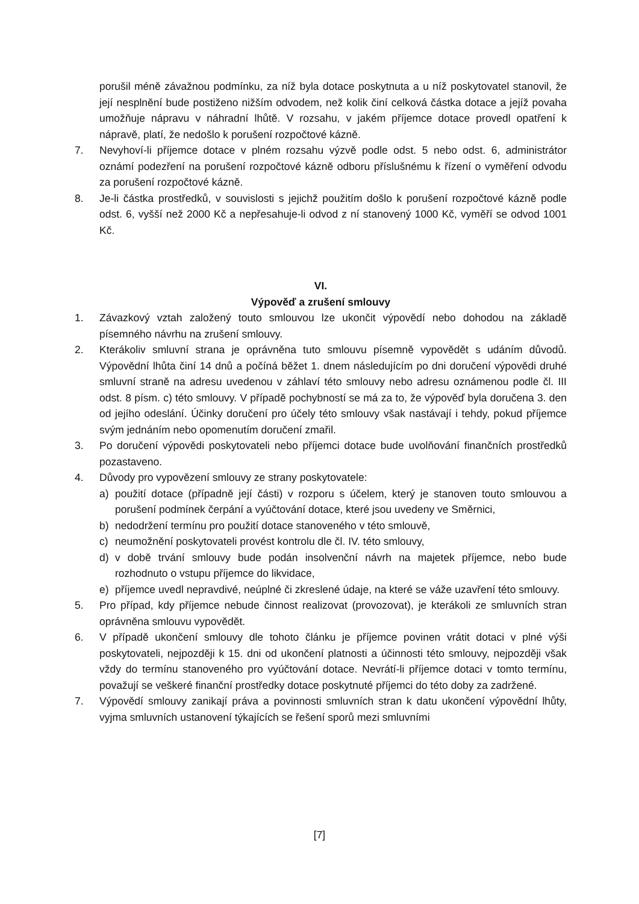porušil méně závažnou podmínku, za níž byla dotace poskytnuta a u níž poskytovatel stanovil, že její nesplnění bude postiženo nižším odvodem, než kolik činí celková částka dotace a jejíž povaha umožňuje nápravu v náhradní lhůtě. V rozsahu, v jakém příjemce dotace provedl opatření k nápravě, platí, že nedošlo k porušení rozpočtové kázně.
7. Nevyhoví-li příjemce dotace v plném rozsahu výzvě podle odst. 5 nebo odst. 6, administrátor oznámí podezření na porušení rozpočtové kázně odboru příslušnému k řízení o vyměření odvodu za porušení rozpočtové kázně.
8. Je-li částka prostředků, v souvislosti s jejichž použitím došlo k porušení rozpočtové kázně podle odst. 6, vyšší než 2000 Kč a nepřesahuje-li odvod z ní stanovený 1000 Kč, vyměří se odvod 1001 Kč.
VI.
Výpověď a zrušení smlouvy
1. Závazkový vztah založený touto smlouvou lze ukončit výpovědí nebo dohodou na základě písemného návrhu na zrušení smlouvy.
2. Kterákoliv smluvní strana je oprávněna tuto smlouvu písemně vypovědět s udáním důvodů. Výpovědní lhůta činí 14 dnů a počíná běžet 1. dnem následujícím po dni doručení výpovědi druhé smluvní straně na adresu uvedenou v záhlaví této smlouvy nebo adresu oznámenou podle čl. III odst. 8 písm. c) této smlouvy. V případě pochybností se má za to, že výpověď byla doručena 3. den od jejího odeslání. Účinky doručení pro účely této smlouvy však nastávají i tehdy, pokud příjemce svým jednáním nebo opomenutím doručení zmařil.
3. Po doručení výpovědi poskytovateli nebo příjemci dotace bude uvolňování finančních prostředků pozastaveno.
4. Důvody pro vypovězení smlouvy ze strany poskytovatele:
a) použití dotace (případně její části) v rozporu s účelem, který je stanoven touto smlouvou a porušení podmínek čerpání a vyúčtování dotace, které jsou uvedeny ve Směrnici,
b) nedodržení termínu pro použití dotace stanoveného v této smlouvě,
c) neumožnění poskytovateli provést kontrolu dle čl. IV. této smlouvy,
d) v době trvání smlouvy bude podán insolvenční návrh na majetek příjemce, nebo bude rozhodnuto o vstupu příjemce do likvidace,
e) příjemce uvedl nepravdivé, neúplné či zkreslené údaje, na které se váže uzavření této smlouvy.
5. Pro případ, kdy příjemce nebude činnost realizovat (provozovat), je kterákoli ze smluvních stran oprávněna smlouvu vypovědět.
6. V případě ukončení smlouvy dle tohoto článku je příjemce povinen vrátit dotaci v plné výši poskytovateli, nejpozději k 15. dni od ukončení platnosti a účinnosti této smlouvy, nejpozději však vždy do termínu stanoveného pro vyúčtování dotace. Nevrátí-li příjemce dotaci v tomto termínu, považují se veškeré finanční prostředky dotace poskytnuté příjemci do této doby za zadržené.
7. Výpovědí smlouvy zanikají práva a povinnosti smluvních stran k datu ukončení výpovědní lhůty, vyjma smluvních ustanovení týkajících se řešení sporů mezi smluvními
[7]